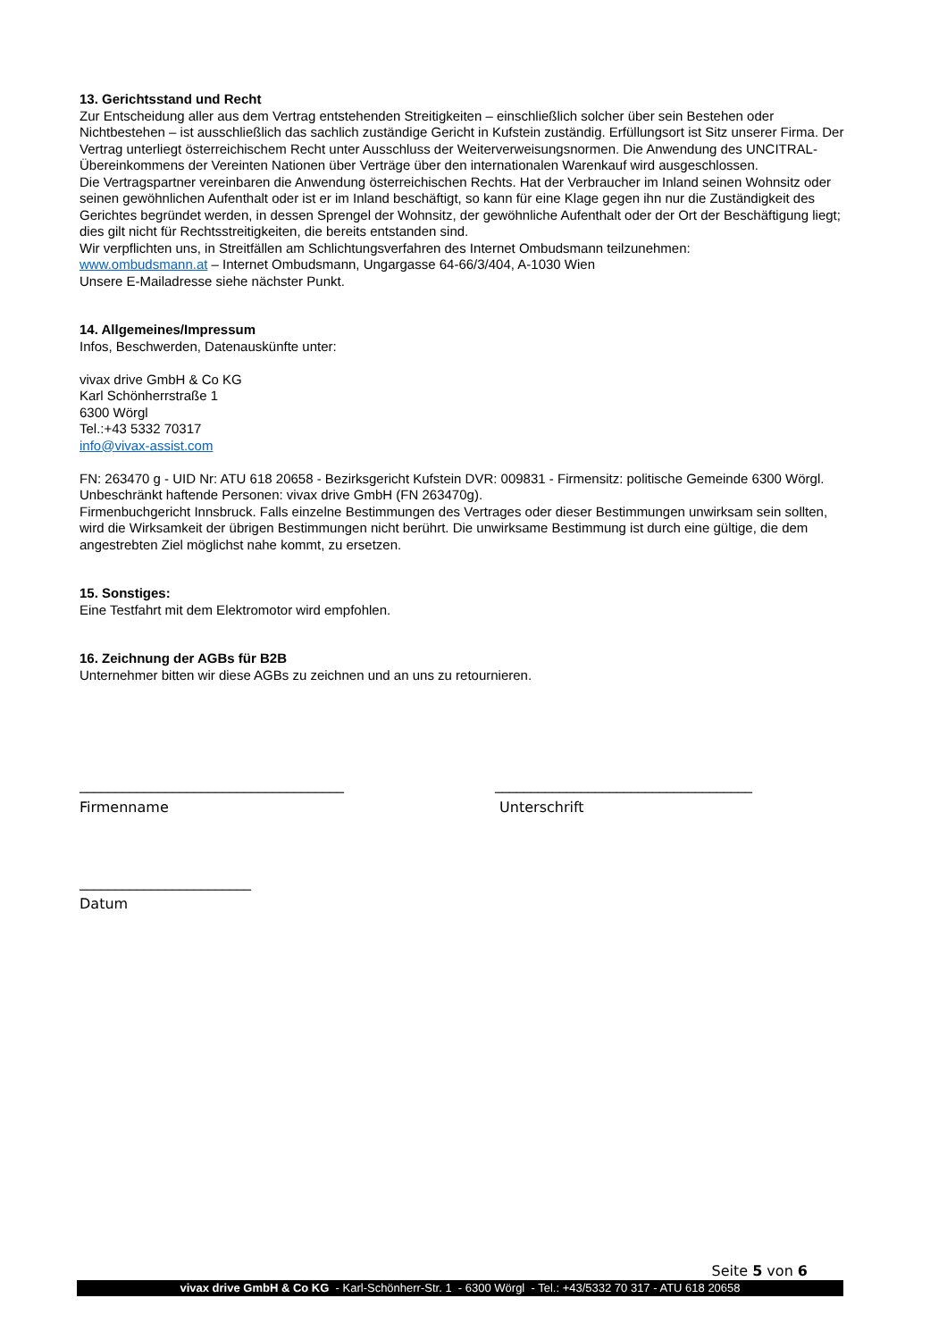13. Gerichtsstand und Recht
Zur Entscheidung aller aus dem Vertrag entstehenden Streitigkeiten – einschließlich solcher über sein Bestehen oder Nichtbestehen – ist ausschließlich das sachlich zuständige Gericht in Kufstein zuständig. Erfüllungsort ist Sitz unserer Firma. Der Vertrag unterliegt österreichischem Recht unter Ausschluss der Weiterverweisungsnormen. Die Anwendung des UNCITRAL-Übereinkommens der Vereinten Nationen über Verträge über den internationalen Warenkauf wird ausgeschlossen.
Die Vertragspartner vereinbaren die Anwendung österreichischen Rechts. Hat der Verbraucher im Inland seinen Wohnsitz oder seinen gewöhnlichen Aufenthalt oder ist er im Inland beschäftigt, so kann für eine Klage gegen ihn nur die Zuständigkeit des Gerichtes begründet werden, in dessen Sprengel der Wohnsitz, der gewöhnliche Aufenthalt oder der Ort der Beschäftigung liegt; dies gilt nicht für Rechtsstreitigkeiten, die bereits entstanden sind.
Wir verpflichten uns, in Streitfällen am Schlichtungsverfahren des Internet Ombudsmann teilzunehmen:
www.ombudsmann.at – Internet Ombudsmann, Ungargasse 64-66/3/404, A-1030 Wien
Unsere E-Mailadresse siehe nächster Punkt.
14. Allgemeines/Impressum
Infos, Beschwerden, Datenauskünfte unter:
vivax drive GmbH & Co KG
Karl Schönherrstraße 1
6300 Wörgl
Tel.:+43 5332 70317
info@vivax-assist.com
FN: 263470 g - UID Nr: ATU 618 20658 - Bezirksgericht Kufstein DVR: 009831 - Firmensitz: politische Gemeinde 6300 Wörgl. Unbeschränkt haftende Personen: vivax drive GmbH (FN 263470g).
Firmenbuchgericht Innsbruck. Falls einzelne Bestimmungen des Vertrages oder dieser Bestimmungen unwirksam sein sollten, wird die Wirksamkeit der übrigen Bestimmungen nicht berührt. Die unwirksame Bestimmung ist durch eine gültige, die dem angestrebten Ziel möglichst nahe kommt, zu ersetzen.
15. Sonstiges:
Eine Testfahrt mit dem Elektromotor wird empfohlen.
16. Zeichnung der AGBs für B2B
Unternehmer bitten wir diese AGBs zu zeichnen und an uns zu retournieren.
_____________________________________
Firmenname
____________________________________
Unterschrift
________________________
Datum
Seite 5 von 6
vivax drive GmbH & Co KG - Karl-Schönherr-Str. 1 - 6300 Wörgl - Tel.: +43/5332 70 317 - ATU 618 20658